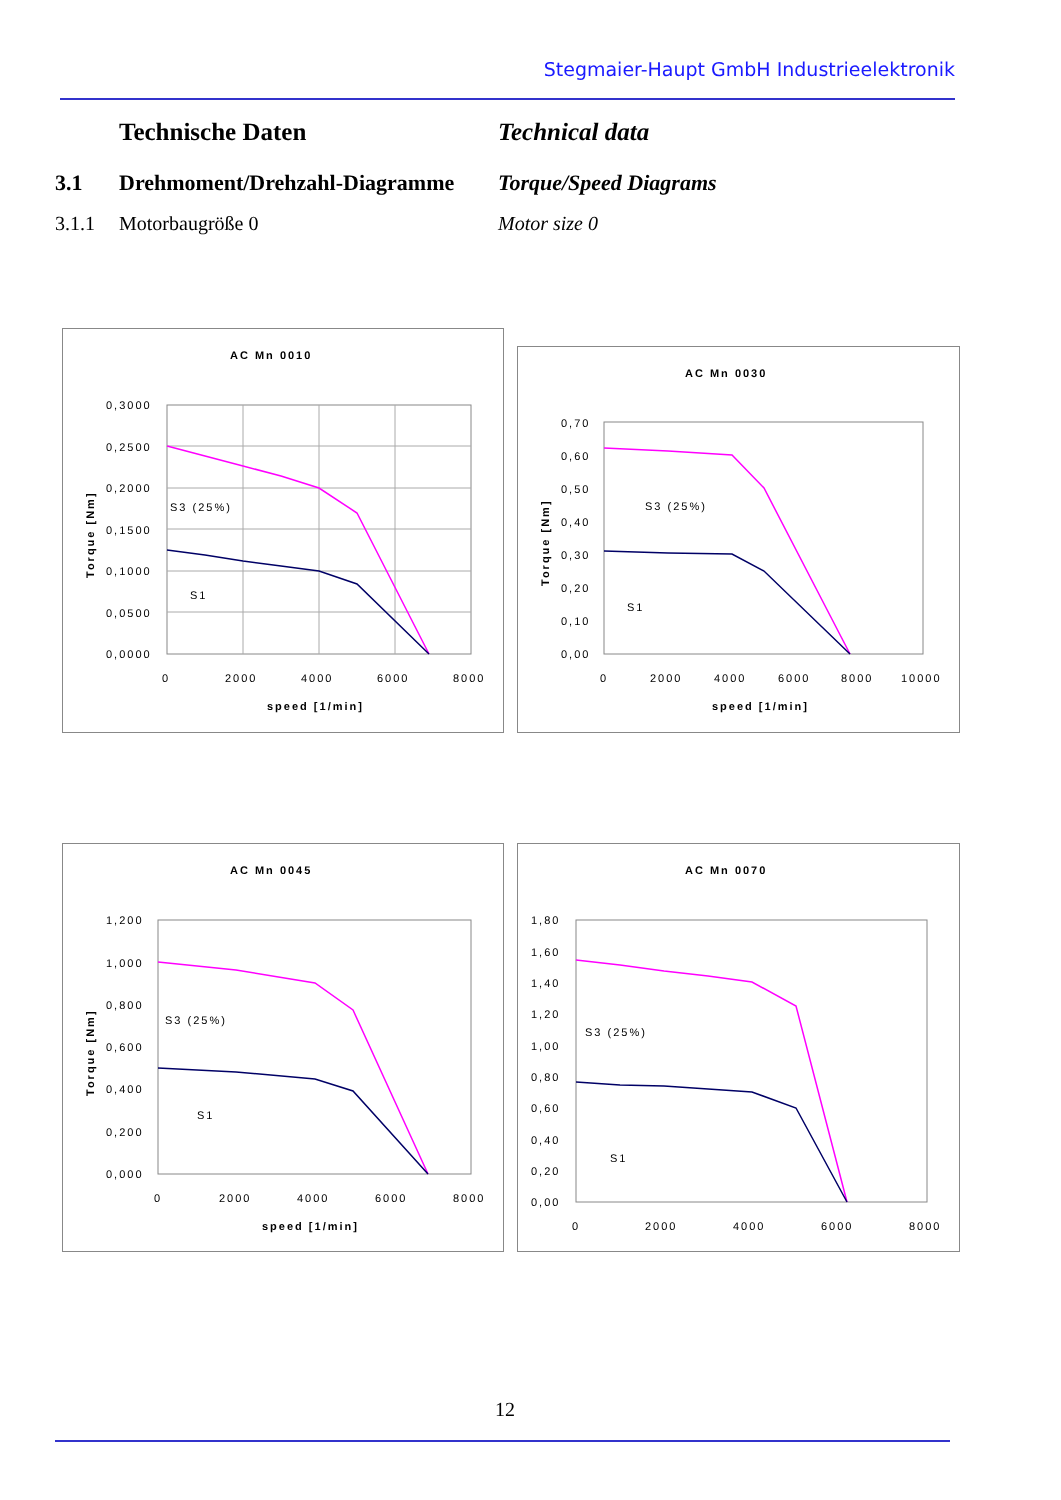Stegmaier-Haupt GmbH Industrieelektronik
Technische Daten Technical data
3.1 Drehmoment/Drehzahl-Diagramme
Torque/Speed Diagrams
3.1.1 Motorbaugröße 0 Motor size 0
AC Mn 0010
0,3000
0,2500
0,2000
0,1500
0,1000
0,0500
0,0000
0
2000
4000
6000
8000
speed [1/min]
Torque [Nm]
S3 (25%)
S1
AC Mn 0030
0,70
0,60
0,50
0,40
0,30
0,20
0,10
0,00
0
2000
4000
6000
8000
10000
speed [1/min]
Torque [Nm]
S3 (25%)
S1
AC Mn 0045
1,200
1,000
0,800
0,600
0,400
0,200
0,000
0
2000
4000
6000
8000
speed [1/min]
Torque [Nm]
S3 (25%)
S1
AC Mn 0070
1,80
1,60
1,40
1,20
1,00
0,80
0,60
0,40
0,20
0,00
0
2000
4000
6000
8000
S3 (25%)
S1
12